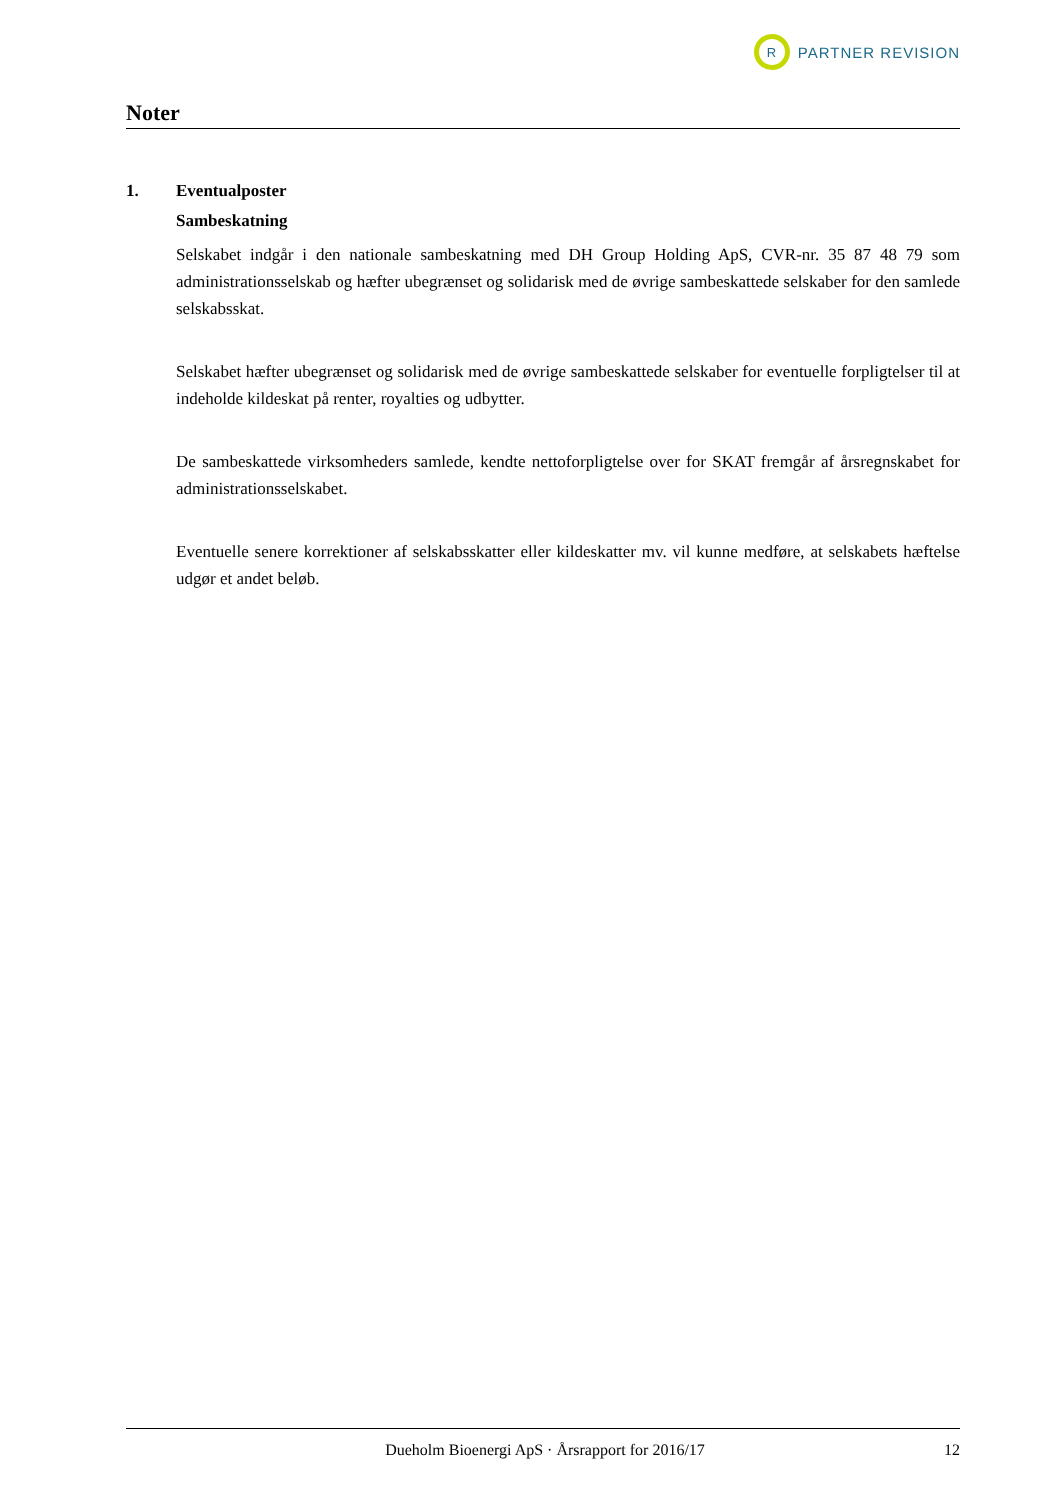R
PARTNER REVISION
Noter
1. Eventualposter
Sambeskatning
Selskabet indgår i den nationale sambeskatning med DH Group Holding ApS, CVR-nr. 35 87 48 79 som administrationsselskab og hæfter ubegrænset og solidarisk med de øvrige sambeskattede selskaber for den samlede selskabsskat.
Selskabet hæfter ubegrænset og solidarisk med de øvrige sambeskattede selskaber for eventuelle forpligtelser til at indeholde kildeskat på renter, royalties og udbytter.
De sambeskattede virksomheders samlede, kendte nettoforpligtelse over for SKAT fremgår af årsregnskabet for administrationsselskabet.
Eventuelle senere korrektioner af selskabsskatter eller kildeskatter mv. vil kunne medføre, at selskabets hæftelse udgør et andet beløb.
Dueholm Bioenergi ApS · Årsrapport for 2016/17 12